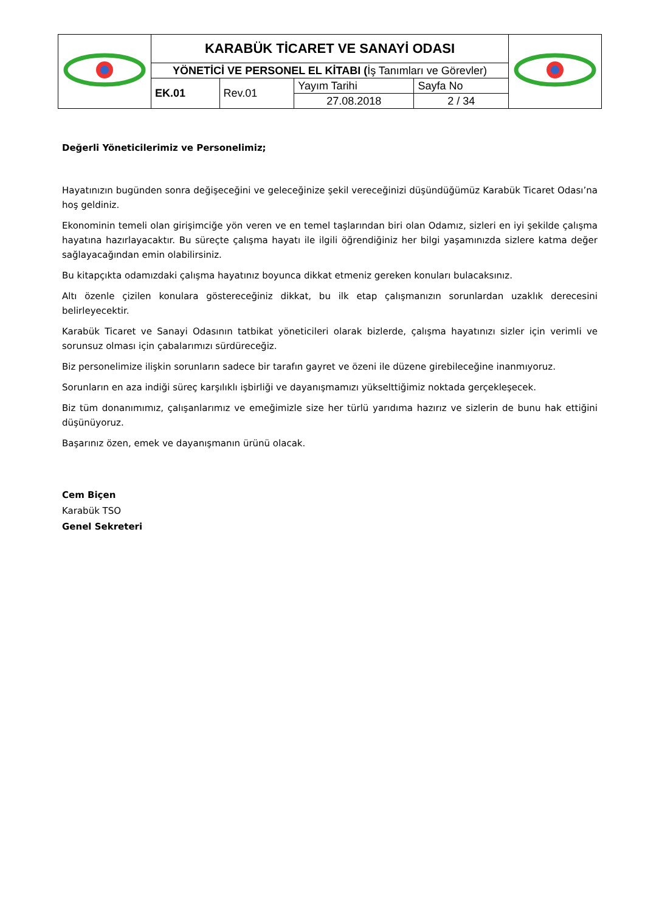| | KARABÜK TİCARET VE SANAYİ ODASI | | | | |
| | YÖNETİCİ VE PERSONEL EL KİTABI ( İş Tanımları ve Görevler) | | | | |
| | EK.01 | Rev.01 | Yayım Tarihi | Sayfa No | |
| | | | 27.08.2018 | 2 / 34 | |
Değerli Yöneticilerimiz ve Personelimiz;
Hayatınızın bugünden sonra değişeceğini ve geleceğinize şekil vereceğinizi düşündüğümüz Karabük Ticaret Odası’na hoş geldiniz.
Ekonominin temeli olan girişimciğe yön veren ve en temel taşlarından biri olan Odamız, sizleri en iyi şekilde çalışma hayatına hazırlayacaktır. Bu süreçte çalışma hayatı ile ilgili öğrendiğiniz her bilgi yaşamınızda sizlere katma değer sağlayacağından emin olabilirsiniz.
Bu kitapçıkta odamızdaki çalışma hayatınız boyunca dikkat etmeniz gereken konuları bulacaksınız.
Altı özenle çizilen konulara göstereceğiniz dikkat, bu ilk etap çalışmanızın sorunlardan uzaklık derecesini belirleyecektir.
Karabük Ticaret ve Sanayi Odasının tatbikat yöneticileri olarak bizlerde, çalışma hayatınızı sizler için verimli ve sorunsuz olması için çabalarımızı sürdüreceğiz.
Biz personelimize ilişkin sorunların sadece bir tarafın gayret ve özeni ile düzene girebileceğine inanmıyoruz.
Sorunların en aza indiği süreç karşılıklı işbirliği ve dayanışmamızı yükselttiğimiz noktada gerçekleşecek.
Biz tüm donanımımız, çalışanlarımız ve emeğimizle size her türlü yarıdıma hazırız ve sizlerin de bunu hak ettiğini düşünüyoruz.
Başarınız özen, emek ve dayanışmanın ürünü olacak.
Cem Biçen
Karabük TSO
Genel Sekreteri